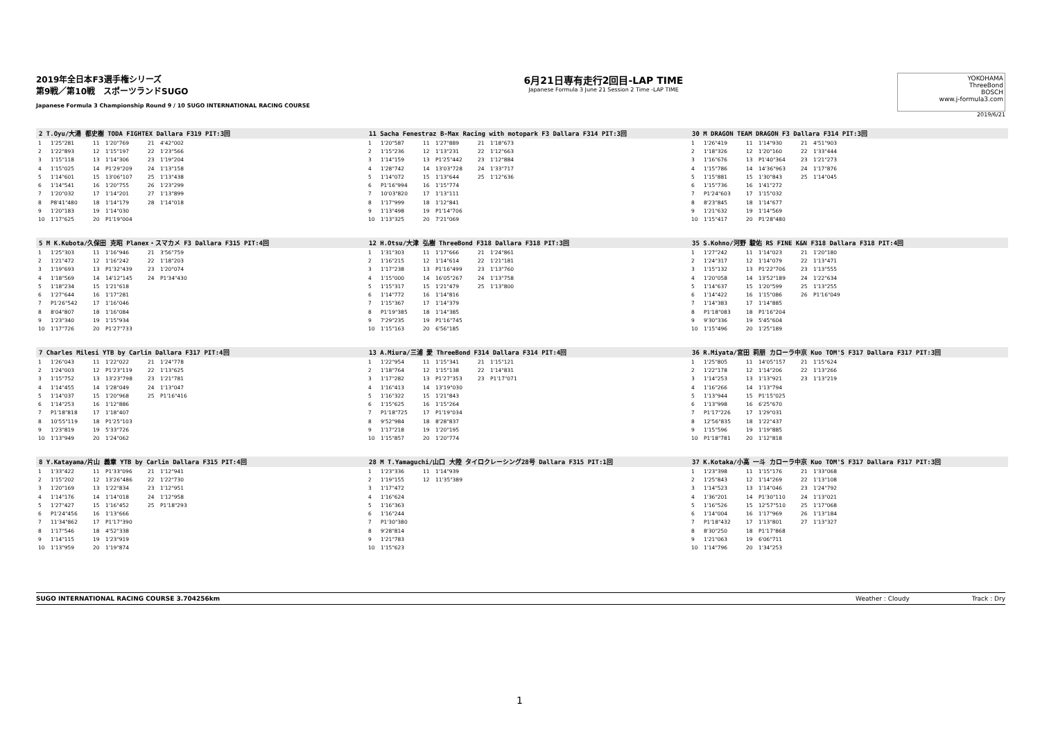2019年全日本F3選手権シリーズ
第9戦／第10戦　スポーツランドSUGO
Japanese Formula 3 Championship Round 9 / 10 SUGO INTERNATIONAL RACING COURSE
6月21日専有走行2回目-LAP TIME
Japanese Formula 3 June 21 Session 2 Time -LAP TIME
YOKOHAMA
ThreeBond
BOSCH
www.j-formula3.com
2019/6/21
2 T.Oyu/大湯 都史樹 TODA FIGHTEX Dallara F319 PIT:3回
| 1 | 1'25"281 | 11 | 1'20"769 | 21 | 4'42"002 |
| 2 | 1'22"893 | 12 | 1'15"197 | 22 | 1'23"566 |
| 3 | 1'15"118 | 13 | 1'14"306 | 23 | 1'19"204 |
| 4 | 1'15"025 | 14 | P1'29"209 | 24 | 1'13"158 |
| 5 | 1'14"601 | 15 | 13'06"107 | 25 | 1'13"438 |
| 6 | 1'14"541 | 16 | 1'20"755 | 26 | 1'23"299 |
| 7 | 1'20"032 | 17 | 1'14"201 | 27 | 1'13"899 |
| 8 | P8'41"480 | 18 | 1'14"179 | 28 | 1'14"018 |
| 9 | 1'20"183 | 19 | 1'14"030 | | |
| 10 | 1'17"625 | 20 | P1'19"004 | | |
11 Sacha Fenestraz B-Max Racing with motopark F3 Dallara F314 PIT:3回
| 1 | 1'20"587 | 11 | 1'27"889 | 21 | 1'18"673 |
| 2 | 1'15"236 | 12 | 1'13"231 | 22 | 1'12"663 |
| 3 | 1'14"159 | 13 | P1'25"442 | 23 | 1'12"884 |
| 4 | 1'28"742 | 14 | 13'03"728 | 24 | 1'33"717 |
| 5 | 1'14"072 | 15 | 1'13"644 | 25 | 1'12"636 |
| 6 | P1'16"994 | 16 | 1'15"774 | | |
| 7 | 10'03"820 | 17 | 1'13"111 | | |
| 8 | 1'17"999 | 18 | 1'12"841 | | |
| 9 | 1'13"498 | 19 | P1'14"706 | | |
| 10 | 1'13"325 | 20 | 7'21"069 | | |
30 M DRAGON TEAM DRAGON F3 Dallara F314 PIT:3回
| 1 | 1'26"419 | 11 | 1'14"930 | 21 | 4'51"903 |
| 2 | 1'18"326 | 12 | 1'20"160 | 22 | 1'33"444 |
| 3 | 1'16"676 | 13 | P1'40"364 | 23 | 1'21"273 |
| 4 | 1'15"786 | 14 | 14'36"963 | 24 | 1'17"876 |
| 5 | 1'15"881 | 15 | 1'30"843 | 25 | 1'14"045 |
| 6 | 1'15"736 | 16 | 1'41"272 | | |
| 7 | P1'24"603 | 17 | 1'15"032 | | |
| 8 | 8'23"845 | 18 | 1'14"677 | | |
| 9 | 1'21"632 | 19 | 1'14"569 | | |
| 10 | 1'15"417 | 20 | P1'28"480 | | |
5 M K.Kubota/久保田 克昭 Planex・スマカメ F3 Dallara F315 PIT:4回
| 1 | 1'25"303 | 11 | 1'16"946 | 21 | 3'56"759 |
| 2 | 1'21"472 | 12 | 1'16"242 | 22 | 1'18"203 |
| 3 | 1'19"693 | 13 | P1'32"439 | 23 | 1'20"074 |
| 4 | 1'18"569 | 14 | 14'12"145 | 24 | P1'34"430 |
| 5 | 1'18"234 | 15 | 1'21"618 | | |
| 6 | 1'27"644 | 16 | 1'17"281 | | |
| 7 | P1'26"542 | 17 | 1'16"046 | | |
| 8 | 8'04"807 | 18 | 1'16"084 | | |
| 9 | 1'23"340 | 19 | 1'15"934 | | |
| 10 | 1'17"726 | 20 | P1'27"733 | | |
12 H.Otsu/大津 弘樹 ThreeBond F318 Dallara F318 PIT:3回
| 1 | 1'31"303 | 11 | 1'17"666 | 21 | 1'24"861 |
| 2 | 1'16"215 | 12 | 1'14"614 | 22 | 1'21"181 |
| 3 | 1'17"238 | 13 | P1'16"499 | 23 | 1'13"760 |
| 4 | 1'15"000 | 14 | 16'05"267 | 24 | 1'13"758 |
| 5 | 1'15"317 | 15 | 1'21"479 | 25 | 1'13"800 |
| 6 | 1'14"772 | 16 | 1'14"816 | | |
| 7 | 1'15"367 | 17 | 1'14"379 | | |
| 8 | P1'19"385 | 18 | 1'14"385 | | |
| 9 | 7'29"235 | 19 | P1'16"745 | | |
| 10 | 1'15"163 | 20 | 6'56"185 | | |
35 S.Kohno/河野 駿佑 RS FINE K&N F318 Dallara F318 PIT:4回
| 1 | 1'27"242 | 11 | 1'14"023 | 21 | 1'20"180 |
| 2 | 1'24"317 | 12 | 1'14"079 | 22 | 1'13"471 |
| 3 | 1'15"132 | 13 | P1'22"706 | 23 | 1'13"555 |
| 4 | 1'20"058 | 14 | 13'52"189 | 24 | 1'22"634 |
| 5 | 1'14"637 | 15 | 1'20"599 | 25 | 1'13"255 |
| 6 | 1'14"422 | 16 | 1'15"086 | 26 | P1'16"049 |
| 7 | 1'14"383 | 17 | 1'14"885 | | |
| 8 | P1'18"083 | 18 | P1'16"204 | | |
| 9 | 9'30"336 | 19 | 5'45"604 | | |
| 10 | 1'15"496 | 20 | 1'25"189 | | |
7 Charles Milesi YTB by Carlin Dallara F317 PIT:4回
| 1 | 1'26"043 | 11 | 1'22"022 | 21 | 1'24"778 |
| 2 | 1'24"003 | 12 | P1'23"119 | 22 | 1'13"625 |
| 3 | 1'15"752 | 13 | 13'23"798 | 23 | 1'21"781 |
| 4 | 1'14"455 | 14 | 1'28"049 | 24 | 1'13"047 |
| 5 | 1'14"037 | 15 | 1'20"968 | 25 | P1'16"416 |
| 6 | 1'14"253 | 16 | 1'12"886 | | |
| 7 | P1'18"818 | 17 | 1'18"407 | | |
| 8 | 10'55"119 | 18 | P1'25"103 | | |
| 9 | 1'23"819 | 19 | 5'33"726 | | |
| 10 | 1'13"949 | 20 | 1'24"062 | | |
13 A.Miura/三浦 愛 ThreeBond F314 Dallara F314 PIT:4回
| 1 | 1'22"954 | 11 | 1'15"341 | 21 | 1'15"121 |
| 2 | 1'18"764 | 12 | 1'15"138 | 22 | 1'14"831 |
| 3 | 1'17"282 | 13 | P1'27"353 | 23 | P1'17"071 |
| 4 | 1'16"413 | 14 | 13'19"030 | | |
| 5 | 1'16"322 | 15 | 1'21"843 | | |
| 6 | 1'15"625 | 16 | 1'15"264 | | |
| 7 | P1'18"725 | 17 | P1'19"034 | | |
| 8 | 9'52"984 | 18 | 8'28"837 | | |
| 9 | 1'17"218 | 19 | 1'20"195 | | |
| 10 | 1'15"857 | 20 | 1'20"774 | | |
36 R.Miyata/宮田 莉朋 カローラ中京 Kuo TOM'S F317 Dallara F317 PIT:3回
| 1 | 1'25"805 | 11 | 14'05"157 | 21 | 1'15"624 |
| 2 | 1'22"178 | 12 | 1'14"206 | 22 | 1'13"266 |
| 3 | 1'14"253 | 13 | 1'13"921 | 23 | 1'13"219 |
| 4 | 1'16"266 | 14 | 1'13"794 | | |
| 5 | 1'13"944 | 15 | P1'15"025 | | |
| 6 | 1'13"998 | 16 | 6'25"670 | | |
| 7 | P1'17"226 | 17 | 1'29"031 | | |
| 8 | 12'56"835 | 18 | 1'22"437 | | |
| 9 | 1'15"596 | 19 | 1'19"885 | | |
| 10 | P1'18"781 | 20 | 1'12"818 | | |
8 Y.Katayama/片山 義章 YTB by Carlin Dallara F315 PIT:4回
| 1 | 1'33"422 | 11 | P1'33"096 | 21 | 1'12"941 |
| 2 | 1'15"202 | 12 | 13'26"486 | 22 | 1'22"730 |
| 3 | 1'20"169 | 13 | 1'22"834 | 23 | 1'12"951 |
| 4 | 1'14"176 | 14 | 1'14"018 | 24 | 1'12"958 |
| 5 | 1'27"427 | 15 | 1'16"452 | 25 | P1'18"293 |
| 6 | P1'24"456 | 16 | 1'13"666 | | |
| 7 | 11'34"862 | 17 | P1'17"390 | | |
| 8 | 1'17"546 | 18 | 4'52"338 | | |
| 9 | 1'14"115 | 19 | 1'23"919 | | |
| 10 | 1'13"959 | 20 | 1'19"874 | | |
28 M T.Yamaguchi/山口 大陸 タイロクレーシング28号 Dallara F315 PIT:1回
| 1 | 1'23"336 | 11 | 1'14"939 | | |
| 2 | 1'19"155 | 12 | 11'35"389 | | |
| 3 | 1'17"472 | | | | |
| 4 | 1'16"624 | | | | |
| 5 | 1'16"363 | | | | |
| 6 | 1'16"244 | | | | |
| 7 | P1'30"380 | | | | |
| 8 | 9'28"814 | | | | |
| 9 | 1'21"783 | | | | |
| 10 | 1'15"623 | | | | |
37 K.Kotaka/小高 一斗 カローラ中京 Kuo TOM'S F317 Dallara F317 PIT:3回
| 1 | 1'23"398 | 11 | 1'15"176 | 21 | 1'33"068 |
| 2 | 1'25"843 | 12 | 1'14"269 | 22 | 1'13"108 |
| 3 | 1'14"523 | 13 | 1'14"046 | 23 | 1'24"792 |
| 4 | 1'36"201 | 14 | P1'30"110 | 24 | 1'13"021 |
| 5 | 1'16"526 | 15 | 12'57"510 | 25 | 1'17"068 |
| 6 | 1'14"004 | 16 | 1'17"969 | 26 | 1'13"184 |
| 7 | P1'18"432 | 17 | 1'13"801 | 27 | 1'13"327 |
| 8 | 8'30"250 | 18 | P1'17"868 | | |
| 9 | 1'21"063 | 19 | 6'06"711 | | |
| 10 | 1'14"796 | 20 | 1'34"253 | | |
SUGO INTERNATIONAL RACING COURSE 3.704256km Weather : Cloudy Track : Dry
1